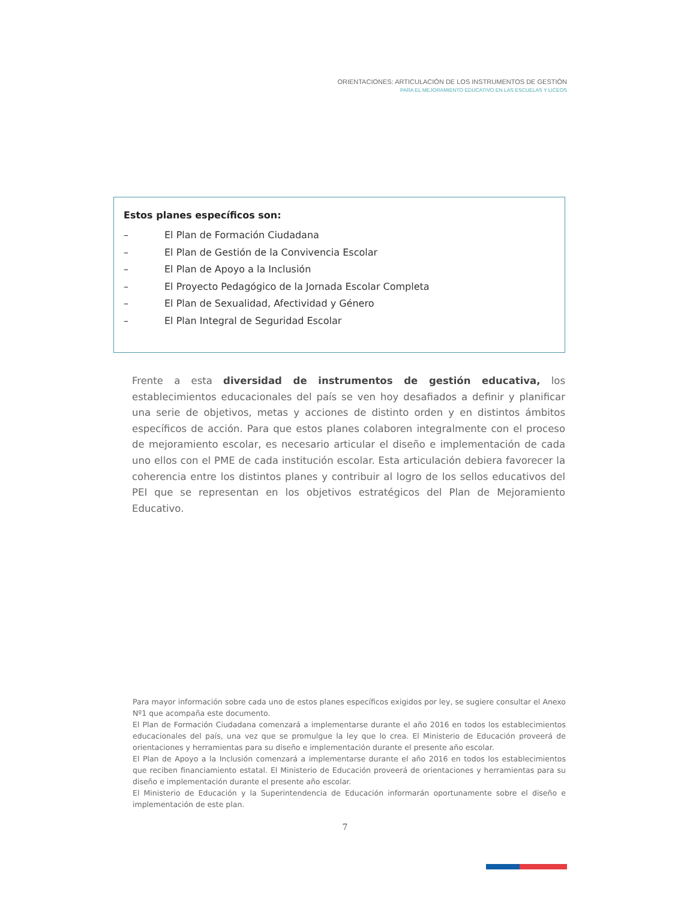ORIENTACIONES: ARTICULACIÓN DE LOS INSTRUMENTOS DE GESTIÓN
PARA EL MEJORAMIENTO EDUCATIVO EN LAS ESCUELAS Y LICEOS
Estos planes específicos son:
– El Plan de Formación Ciudadana
– El Plan de Gestión de la Convivencia Escolar
– El Plan de Apoyo a la Inclusión
– El Proyecto Pedagógico de la Jornada Escolar Completa
– El Plan de Sexualidad, Afectividad y Género
– El Plan Integral de Seguridad Escolar
Frente a esta diversidad de instrumentos de gestión educativa, los establecimientos educacionales del país se ven hoy desafiados a definir y planificar una serie de objetivos, metas y acciones de distinto orden y en distintos ámbitos específicos de acción. Para que estos planes colaboren integralmente con el proceso de mejoramiento escolar, es necesario articular el diseño e implementación de cada uno ellos con el PME de cada institución escolar. Esta articulación debiera favorecer la coherencia entre los distintos planes y contribuir al logro de los sellos educativos del PEI que se representan en los objetivos estratégicos del Plan de Mejoramiento Educativo.
Para mayor información sobre cada uno de estos planes específicos exigidos por ley, se sugiere consultar el Anexo Nº1 que acompaña este documento.
El Plan de Formación Ciudadana comenzará a implementarse durante el año 2016 en todos los establecimientos educacionales del país, una vez que se promulgue la ley que lo crea. El Ministerio de Educación proveerá de orientaciones y herramientas para su diseño e implementación durante el presente año escolar.
El Plan de Apoyo a la Inclusión comenzará a implementarse durante el año 2016 en todos los establecimientos que reciben financiamiento estatal. El Ministerio de Educación proveerá de orientaciones y herramientas para su diseño e implementación durante el presente año escolar.
El Ministerio de Educación y la Superintendencia de Educación informarán oportunamente sobre el diseño e implementación de este plan.
7